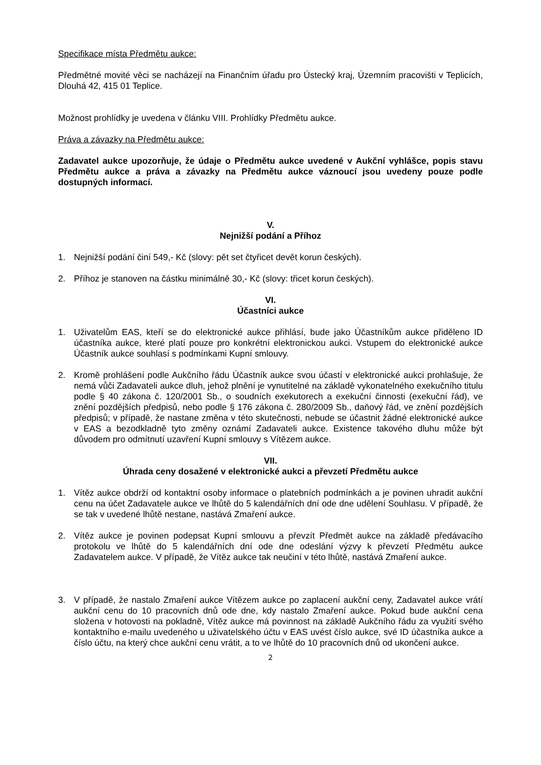Specifikace místa Předmětu aukce:
Předmětné movité věci se nacházejí na Finančním úřadu pro Ústecký kraj, Územním pracovišti v Teplicích, Dlouhá 42, 415 01 Teplice.
Možnost prohlídky je uvedena v článku VIII. Prohlídky Předmětu aukce.
Práva a závazky na Předmětu aukce:
Zadavatel aukce upozorňuje, že údaje o Předmětu aukce uvedené v Aukční vyhlášce, popis stavu Předmětu aukce a práva a závazky na Předmětu aukce váznoucí jsou uvedeny pouze podle dostupných informací.
V.
Nejnižší podání a Příhoz
1. Nejnižší podání činí 549,- Kč (slovy: pět set čtyřicet devět korun českých).
2. Příhoz je stanoven na částku minimálně 30,- Kč (slovy: třicet korun českých).
VI.
Účastníci aukce
1. Uživatelům EAS, kteří se do elektronické aukce přihlásí, bude jako Účastníkům aukce přiděleno ID účastníka aukce, které platí pouze pro konkrétní elektronickou aukci. Vstupem do elektronické aukce Účastník aukce souhlasí s podmínkami Kupní smlouvy.
2. Kromě prohlášení podle Aukčního řádu Účastník aukce svou účastí v elektronické aukci prohlašuje, že nemá vůči Zadavateli aukce dluh, jehož plnění je vynutitelné na základě vykonatelného exekučního titulu podle § 40 zákona č. 120/2001 Sb., o soudních exekutorech a exekuční činnosti (exekuční řád), ve znění pozdějších předpisů, nebo podle § 176 zákona č. 280/2009 Sb., daňový řád, ve znění pozdějších předpisů; v případě, že nastane změna v této skutečnosti, nebude se účastnit žádné elektronické aukce v EAS a bezodkladně tyto změny oznámí Zadavateli aukce. Existence takového dluhu může být důvodem pro odmítnutí uzavření Kupní smlouvy s Vítězem aukce.
VII.
Úhrada ceny dosažené v elektronické aukci a převzetí Předmětu aukce
1. Vítěz aukce obdrží od kontaktní osoby informace o platebních podmínkách a je povinen uhradit aukční cenu na účet Zadavatele aukce ve lhůtě do 5 kalendářních dní ode dne udělení Souhlasu. V případě, že se tak v uvedené lhůtě nestane, nastává Zmaření aukce.
2. Vítěz aukce je povinen podepsat Kupní smlouvu a převzít Předmět aukce na základě předávacího protokolu ve lhůtě do 5 kalendářních dní ode dne odeslání výzvy k převzetí Předmětu aukce Zadavatelem aukce. V případě, že Vítěz aukce tak neučiní v této lhůtě, nastává Zmaření aukce.
3. V případě, že nastalo Zmaření aukce Vítězem aukce po zaplacení aukční ceny, Zadavatel aukce vrátí aukční cenu do 10 pracovních dnů ode dne, kdy nastalo Zmaření aukce. Pokud bude aukční cena složena v hotovosti na pokladně, Vítěz aukce má povinnost na základě Aukčního řádu za využití svého kontaktního e-mailu uvedeného u uživatelského účtu v EAS uvést číslo aukce, své ID účastníka aukce a číslo účtu, na který chce aukční cenu vrátit, a to ve lhůtě do 10 pracovních dnů od ukončení aukce.
2